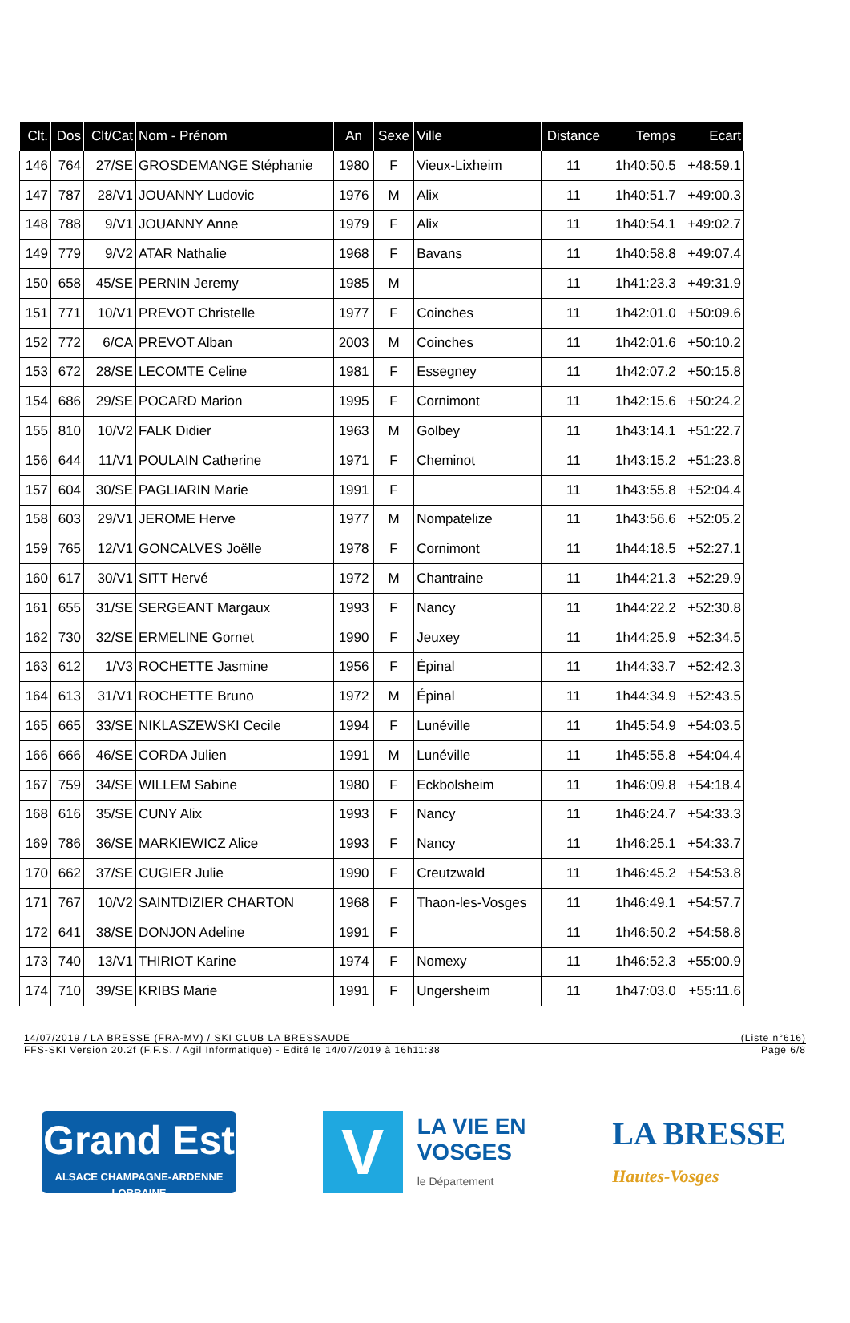| Clt. | Dos | Clt/Cat | Nom - Prénom | An | Sexe | Ville | Distance | Temps | Ecart |
| --- | --- | --- | --- | --- | --- | --- | --- | --- | --- |
| 146 | 764 | 27/SE | GROSDEMANGE Stéphanie | 1980 | F | Vieux-Lixheim | 11 | 1h40:50.5 | +48:59.1 |
| 147 | 787 | 28/V1 | JOUANNY Ludovic | 1976 | M | Alix | 11 | 1h40:51.7 | +49:00.3 |
| 148 | 788 | 9/V1 | JOUANNY Anne | 1979 | F | Alix | 11 | 1h40:54.1 | +49:02.7 |
| 149 | 779 | 9/V2 | ATAR Nathalie | 1968 | F | Bavans | 11 | 1h40:58.8 | +49:07.4 |
| 150 | 658 | 45/SE | PERNIN Jeremy | 1985 | M | | 11 | 1h41:23.3 | +49:31.9 |
| 151 | 771 | 10/V1 | PREVOT Christelle | 1977 | F | Coinches | 11 | 1h42:01.0 | +50:09.6 |
| 152 | 772 | 6/CA | PREVOT Alban | 2003 | M | Coinches | 11 | 1h42:01.6 | +50:10.2 |
| 153 | 672 | 28/SE | LECOMTE Celine | 1981 | F | Essegney | 11 | 1h42:07.2 | +50:15.8 |
| 154 | 686 | 29/SE | POCARD Marion | 1995 | F | Cornimont | 11 | 1h42:15.6 | +50:24.2 |
| 155 | 810 | 10/V2 | FALK Didier | 1963 | M | Golbey | 11 | 1h43:14.1 | +51:22.7 |
| 156 | 644 | 11/V1 | POULAIN Catherine | 1971 | F | Cheminot | 11 | 1h43:15.2 | +51:23.8 |
| 157 | 604 | 30/SE | PAGLIARIN Marie | 1991 | F | | 11 | 1h43:55.8 | +52:04.4 |
| 158 | 603 | 29/V1 | JEROME Herve | 1977 | M | Nompatelize | 11 | 1h43:56.6 | +52:05.2 |
| 159 | 765 | 12/V1 | GONCALVES Joëlle | 1978 | F | Cornimont | 11 | 1h44:18.5 | +52:27.1 |
| 160 | 617 | 30/V1 | SITT Hervé | 1972 | M | Chantraine | 11 | 1h44:21.3 | +52:29.9 |
| 161 | 655 | 31/SE | SERGEANT Margaux | 1993 | F | Nancy | 11 | 1h44:22.2 | +52:30.8 |
| 162 | 730 | 32/SE | ERMELINE Gornet | 1990 | F | Jeuxey | 11 | 1h44:25.9 | +52:34.5 |
| 163 | 612 | 1/V3 | ROCHETTE Jasmine | 1956 | F | Épinal | 11 | 1h44:33.7 | +52:42.3 |
| 164 | 613 | 31/V1 | ROCHETTE Bruno | 1972 | M | Épinal | 11 | 1h44:34.9 | +52:43.5 |
| 165 | 665 | 33/SE | NIKLASZEWSKI Cecile | 1994 | F | Lunéville | 11 | 1h45:54.9 | +54:03.5 |
| 166 | 666 | 46/SE | CORDA Julien | 1991 | M | Lunéville | 11 | 1h45:55.8 | +54:04.4 |
| 167 | 759 | 34/SE | WILLEM Sabine | 1980 | F | Eckbolsheim | 11 | 1h46:09.8 | +54:18.4 |
| 168 | 616 | 35/SE | CUNY Alix | 1993 | F | Nancy | 11 | 1h46:24.7 | +54:33.3 |
| 169 | 786 | 36/SE | MARKIEWICZ Alice | 1993 | F | Nancy | 11 | 1h46:25.1 | +54:33.7 |
| 170 | 662 | 37/SE | CUGIER Julie | 1990 | F | Creutzwald | 11 | 1h46:45.2 | +54:53.8 |
| 171 | 767 | 10/V2 | SAINTDIZIER CHARTON | 1968 | F | Thaon-les-Vosges | 11 | 1h46:49.1 | +54:57.7 |
| 172 | 641 | 38/SE | DONJON Adeline | 1991 | F | | 11 | 1h46:50.2 | +54:58.8 |
| 173 | 740 | 13/V1 | THIRIOT Karine | 1974 | F | Nomexy | 11 | 1h46:52.3 | +55:00.9 |
| 174 | 710 | 39/SE | KRIBS Marie | 1991 | F | Ungersheim | 11 | 1h47:03.0 | +55:11.6 |
14/07/2019 / LA BRESSE (FRA-MV) / SKI CLUB LA BRESSAUDE (Liste n°616)
FFS-SKI Version 20.2f (F.F.S. / Agil Informatique) - Edité le 14/07/2019 à 16h11:38 Page 6/8
Grand Est
ALSACE CHAMPAGNE-ARDENNE LORRAINE
V
LA VIE EN
VOSGES
le Département
LA BRESSE
Hautes-Vosges